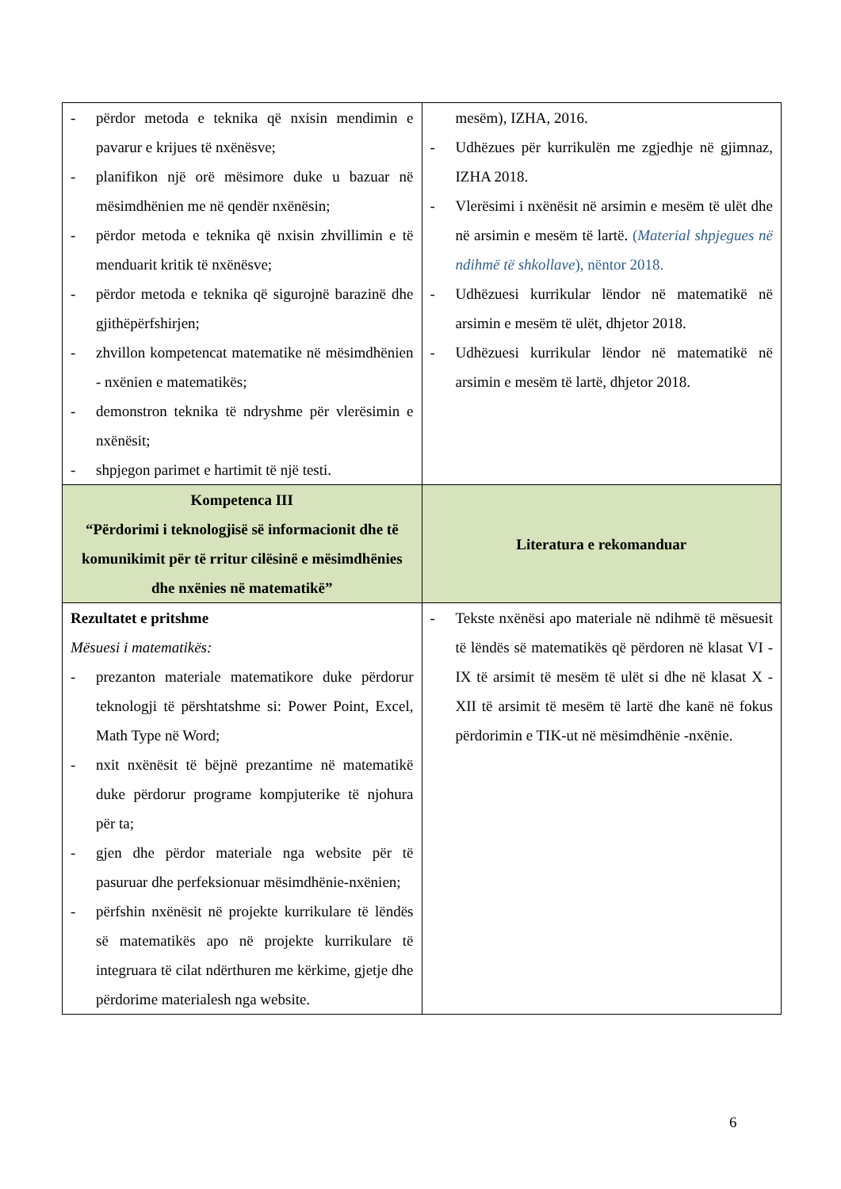| - përdor metoda e teknika që nxisin mendimin e pavarur e krijues të nxënësve; - planifikon një orë mësimore duke u bazuar në mësimdhënien me në qendër nxënësin; - përdor metoda e teknika që nxisin zhvillimin e të menduarit kritik të nxënësve; - përdor metoda e teknika që sigurojnë barazinë dhe gjithëpërfshirjen; - zhvillon kompetencat matematike në mësimdhënien - nxënien e matematikës; - demonstron teknika të ndryshme për vlerësimin e nxënësit; - shpjegon parimet e hartimit të një testi. | mesëm), IZHA, 2016. - Udhëzues për kurrikulën me zgjedhje në gjimnaz, IZHA 2018. - Vlerësimi i nxënësit në arsimin e mesëm të ulët dhe në arsimin e mesëm të lartë. ( Material shpjegues në ndihmë të shkollave ), nëntor 2018. - Udhëzuesi kurrikular lëndor në matematikë në arsimin e mesëm të ulët, dhjetor 2018. - Udhëzuesi kurrikular lëndor në matematikë në arsimin e mesëm të lartë, dhjetor 2018. |
| Kompetenca III “Përdorimi i teknologjisë së informacionit dhe të komunikimit për të rritur cilësinë e mësimdhënies dhe nxënies në matematikë” | Literatura e rekomanduar |
| Rezultatet e pritshme Mësuesi i matematikës: - prezanton materiale matematikore duke përdorur teknologji të përshtatshme si: Power Point, Excel, Math Type në Word; - nxit nxënësit të bëjnë prezantime në matematikë duke përdorur programe kompjuterike të njohura për ta; - gjen dhe përdor materiale nga website për të pasuruar dhe perfeksionuar mësimdhënie-nxënien; - përfshin nxënësit në projekte kurrikulare të lëndës së matematikës apo në projekte kurrikulare të integruara të cilat ndërthuren me kërkime, gjetje dhe përdorime materialesh nga website. | - Tekste nxënësi apo materiale në ndihmë të mësuesit të lëndës së matematikës që përdoren në klasat VI - IX të arsimit të mesëm të ulët si dhe në klasat X - XII të arsimit të mesëm të lartë dhe kanë në fokus përdorimin e TIK-ut në mësimdhënie -nxënie. |
6